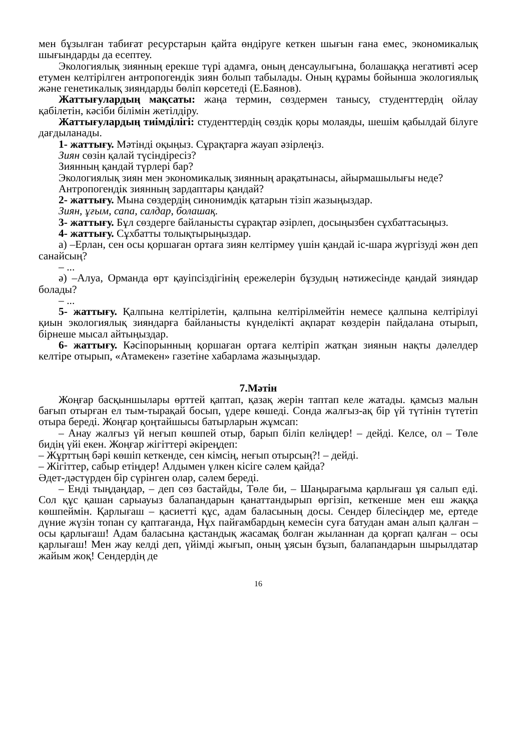мен бұзылған табиғат ресурстарын қайта өндіруге кеткен шығын ғана емес, экономикалық шығындарды да есептеу.
Экологиялық зиянның ерекше түрі адамға, оның денсаулығына, болашаққа негативті әсер етумен келтірілген антропогендік зиян болып табылады. Оның құрамы бойынша экологиялық және генетикалық зияндарды бөліп көрсетеді (Е.Баянов).
Жаттығулардың мақсаты: жаңа термин, сөздермен танысу, студенттердің ойлау қабілетін, кәсіби білімін жетілдіру.
Жаттығулардың тиімділігі: студенттердің сөздік қоры молаяды, шешім қабылдай білуге дағдыланады.
1- жаттығу. Мәтінді оқыңыз. Сұрақтарға жауап әзірлеңіз.
Зиян сөзін қалай түсіндіресіз?
Зиянның қандай түрлері бар?
Экологиялық зиян мен экономикалық зиянның арақатынасы, айырмашылығы неде?
Антропогендік зиянның зардаптары қандай?
2- жаттығу. Мына сөздердің синонимдік қатарын тізіп жазыңыздар.
Зиян, ұғым, сапа, салдар, болашақ.
3- жаттығу. Бұл сөздерге байланысты сұрақтар әзірлеп, досыңызбен сұхбаттасыңыз.
4- жаттығу. Сұхбатты толықтырыңыздар.
а) –Ерлан, сен осы қоршаған ортаға зиян келтірмеу үшін қандай іс-шара жүргізуді жөн деп санайсың?
– ...
ә) –Алуа, Орманда өрт қауіпсіздігінің ережелерін бұзудың нәтижесінде қандай зияндар болады?
– ...
5- жаттығу. Қалпына келтірілетін, қалпына келтірілмейтін немесе қалпына келтірілуі қиын экологиялық зияндарға байланысты күнделікті ақпарат көздерін пайдалана отырып, бірнеше мысал айтыңыздар.
6- жаттығу. Кәсіпорынның қоршаған ортаға келтіріп жатқан зиянын нақты дәлелдер келтіре отырып, «Атамекен» газетіне хабарлама жазыңыздар.
7.Мәтін
Жоңғар басқыншылары өрттей қаптап, қазақ жерін таптап келе жатады. қамсыз малын бағып отырған ел тым-тырақай босып, үдере көшеді. Сонда жалғыз-ақ бір үй түтінін түтетіп отыра береді. Жоңғар қоңтайшысы батырларын жұмсап:
– Анау жалғыз үй неғып көшпей отыр, барып біліп келіңдер! – дейді. Келсе, ол – Төле бидің үйі екен. Жоңғар жігіттері әкіреңдеп:
– Жұрттың бәрі көшіп кеткенде, сен кімсің, неғып отырсың?! – дейді.
– Жігіттер, сабыр етіңдер! Алдымен үлкен кісіге сәлем қайда?
Әдет-дәстүрден бір сүрінген олар, сәлем береді.
– Енді тыңдаңдар, – деп сөз бастайды, Төле би, – Шаңырағыма қарлығаш ұя салып еді. Сол құс қашан сарыауыз балапандарын қанаттандырып өргізіп, кеткенше мен еш жаққа көшпеймін. Қарлығаш – қасиетті құс, адам баласының досы. Сендер білесіңдер ме, ертеде дүние жүзін топан су қаптағанда, Нұх пайғамбардың кемесін суға батудан аман алып қалған – осы қарлығаш! Адам баласына қастандық жасамақ болған жыланнан да қорғап қалған – осы қарлығаш! Мен жау келді деп, үйімді жығып, оның ұясын бұзып, балапандарын шырылдатар жайым жоқ! Сендердің де
16